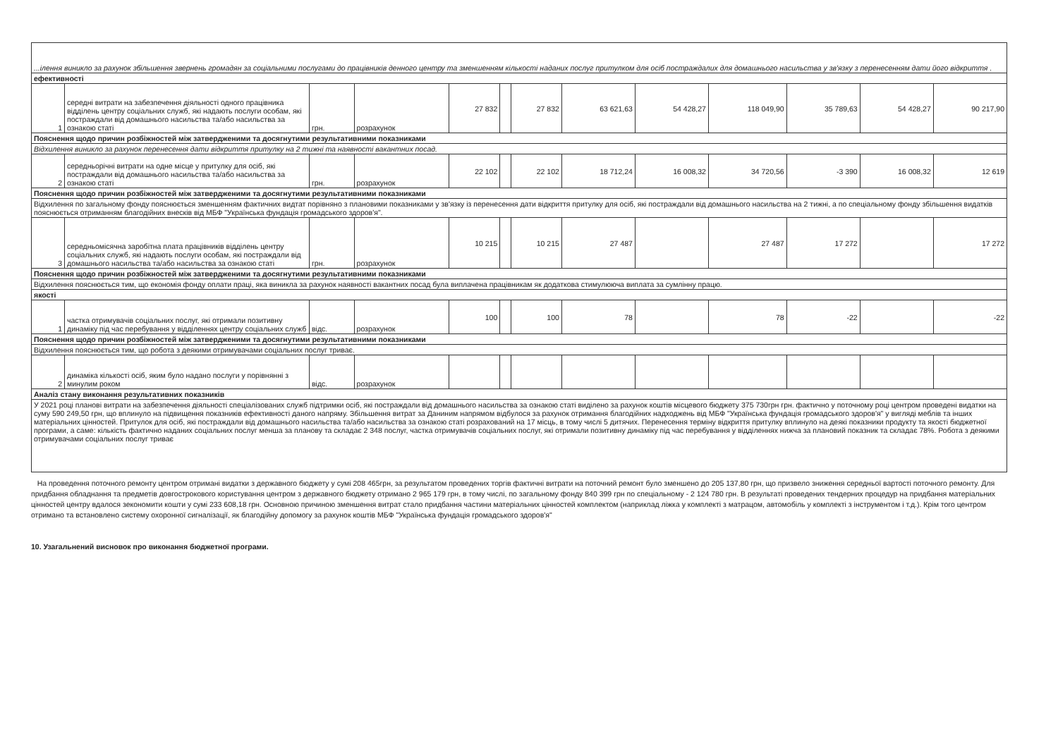| ...ілення виникло за рахунок збільшення звернень громадян за соціальними послугами до працівників денного центру та зменшенням кількості наданих послуг притулком для осіб постраждалих для домашнього насильства у зв'язку з перенесенням дати його відкриття . | | | | | | | | | | | | |
| ефективності | | | | | | | | | | | | |
| 1 | середні витрати на забезпечення діяльності одного працівника відділень центру соціальних служб, які надають послуги особам, які постраждали від домашнього насильства та/або насильства за ознакою статі | грн. | розрахунок | 27 832 | | 27 832 | 63 621,63 | 54 428,27 | 118 049,90 | 35 789,63 | 54 428,27 | 90 217,90 |
| Пояснення щодо причин розбіжностей між затвердженими та досягнутими результативними показниками | | | | | | | | | | | | |
| Відхилення виникло за рахунок перенесення дати відкриття притулку на 2 тижні та наявності вакантних посад. | | | | | | | | | | | | |
| 2 | середньорічні витрати на одне місце у притулку для осіб, які постраждали від домашнього насильства та/або насильства за ознакою статі | грн. | розрахунок | 22 102 | | 22 102 | 18 712,24 | 16 008,32 | 34 720,56 | -3 390 | 16 008,32 | 12 619 |
| Пояснення щодо причин розбіжностей між затвердженими та досягнутими результативними показниками | | | | | | | | | | | | |
| Відхилення по загальному фонду пояснюється зменшенням фактичних видтат порівняно з плановими показниками у зв'язку із перенесення дати відкриття притулку для осіб, які постраждали від домашнього насильства на 2 тижні, а по спеціальному фонду збільшення видатків пояснюється отриманням благодійних внесків від МБФ "Українська фундація громадського здоров'я". | | | | | | | | | | | | |
| 3 | середньомісячна заробітна плата працівників відділень центру соціальних служб, які надають послуги особам, які постраждали від домашнього насильства та/або насильства за ознакою статі | грн. | розрахунок | 10 215 | | 10 215 | 27 487 | | 27 487 | 17 272 | | 17 272 |
| Пояснення щодо причин розбіжностей між затвердженими та досягнутими результативними показниками | | | | | | | | | | | | |
| Відхилення пояснюється тим, що економія фонду оплати праці, яка виникла за рахунок наявності вакантних посад була виплачена працівникам як додаткова стимулююча виплата за сумлінну працю. | | | | | | | | | | | | |
| якості | | | | | | | | | | | | |
| 1 | частка отримувачів соціальних послуг, які отримали позитивну динаміку під час перебування у відділеннях центру соціальних служб | відс. | розрахунок | 100 | | 100 | 78 | | 78 | -22 | | -22 |
| Пояснення щодо причин розбіжностей між затвердженими та досягнутими результативними показниками | | | | | | | | | | | | |
| Відхилення пояснюється тим, що робота з деякими отримувачами соціальних послуг триває. | | | | | | | | | | | | |
| 2 | динаміка кількості осіб, яким було надано послуги у порівнянні з минулим роком | відс. | розрахунок | | | | | | | | | |
| Аналіз стану виконання результативних показників | | | | | | | | | | | | |
| У 2021 році планові витрати на забезпечення діяльності спеціалізованих служб підтримки осіб, які постраждали від домашнього насильства за ознакою статі виділено за рахунок коштів місцевого бюджету 375 730грн грн. фактично у поточному році центром проведені видатки на суму 590 249,50 грн, що вплинуло на підвищення показників ефективності даного напряму. Збільшення витрат за Даниним напрямом відбулося за рахунок отримання благодійних надходжень від МБФ "Українська фундація громадського здоров'я" у вигляді меблів та інших матеріальних цінностей. Притулок для осіб, які постраждали від домашнього насильства та/або насильства за ознакою статі розрахований на 17 місць, в тому числі 5 дитячих. Перенесення терміну відкриття притулку вплинуло на деякі показники продукту та якості бюджетної програми, а саме: кількість фактично наданих соціальних послуг менша за планову та складає 2 348 послуг, частка отримувачів соціальних послуг, які отримали позитивну динаміку під час перебування у відділеннях нижча за плановий показник та складає 78%. Робота з деякими отримувачами соціальних послуг триває | | | | | | | | | | | | |
На проведення поточного ремонту центром отримані видатки з державного бюджету у сумі 208 465грн, за результатом проведених торгів фактичні витрати на поточний ремонт було зменшено до 205 137,80 грн, що призвело зниження середньої вартості поточного ремонту. Для придбання обладнання та предметів довгострокового користування центром з державного бюджету отримано 2 965 179 грн, в тому числі, по загальному фонду 840 399 грн по спеціальному - 2 124 780 грн. В результаті проведених тендерних процедур на придбання матеріальних цінностей центру вдалося зекономити кошти у сумі 233 608,18 грн. Основною причиною зменшення витрат стало придбання частини матеріальних цінностей комплектом (наприклад ліжка у комплекті з матрацом, автомобіль у комплекті з інструментом і т.д.). Крім того центром отримано та встановлено систему охоронної сигналізації, як благодійну допомогу за рахунок коштів МБФ "Українська фундація громадського здоров'я"
10. Узагальнений висновок про виконання бюджетної програми.